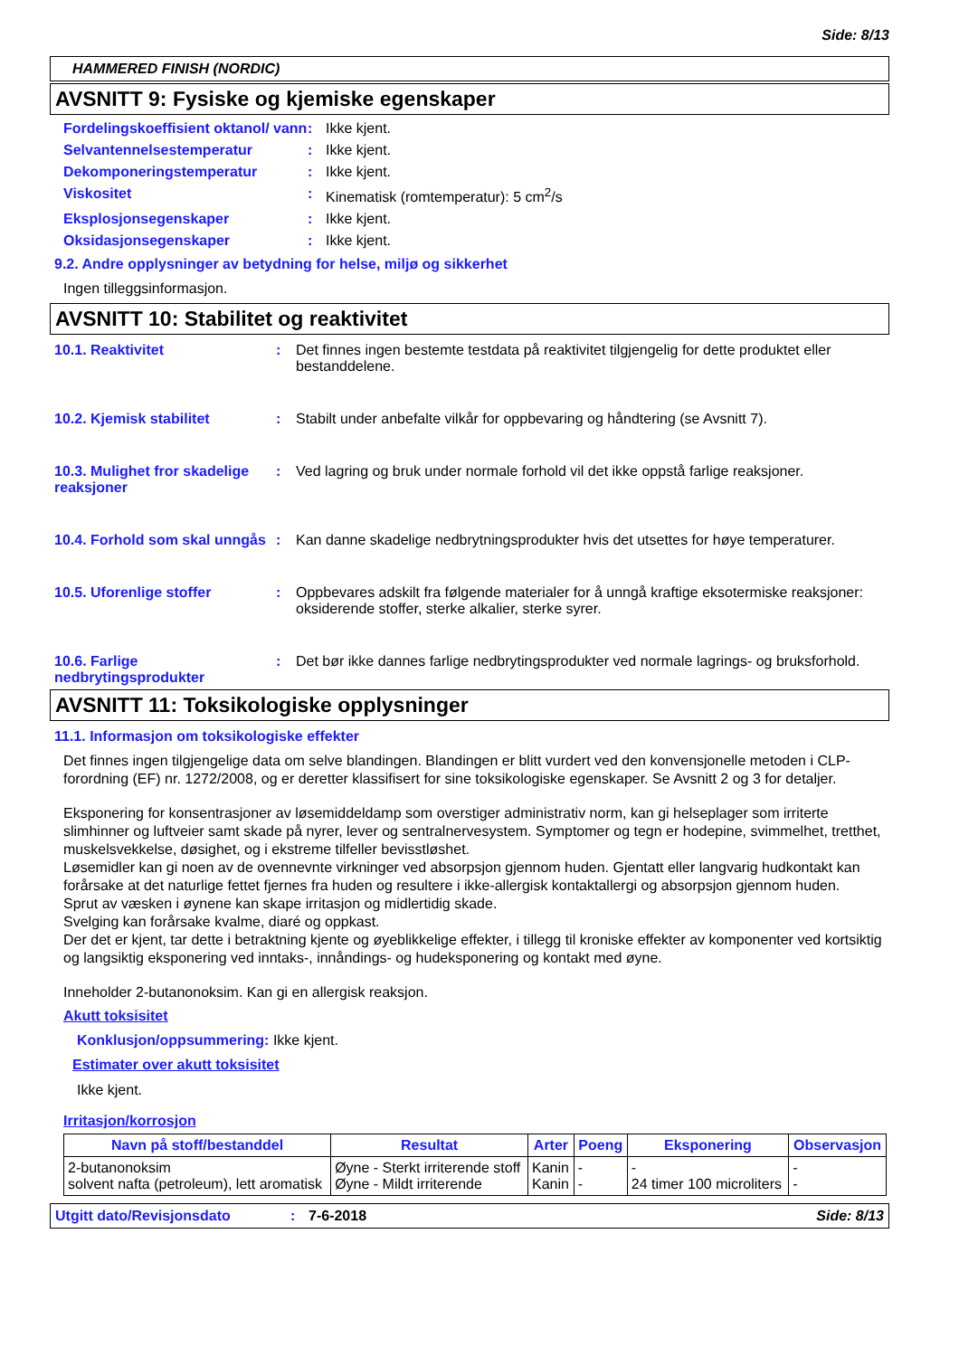Side: 8/13
HAMMERED FINISH (NORDIC)
AVSNITT 9: Fysiske og kjemiske egenskaper
Fordelingskoeffisient oktanol/ vann: Ikke kjent.
Selvantennelsestemperatur: Ikke kjent.
Dekomponeringstemperatur: Ikke kjent.
Viskositet: Kinematisk (romtemperatur): 5 cm<sup>2</sup>/s
Eksplosjonsegenskaper: Ikke kjent.
Oksidasjonsegenskaper: Ikke kjent.
9.2. Andre opplysninger av betydning for helse, miljø og sikkerhet
Ingen tilleggsinformasjon.
AVSNITT 10: Stabilitet og reaktivitet
10.1. Reaktivitet: Det finnes ingen bestemte testdata på reaktivitet tilgjengelig for dette produktet eller bestanddelene.
10.2. Kjemisk stabilitet: Stabilt under anbefalte vilkår for oppbevaring og håndtering (se Avsnitt 7).
10.3. Mulighet fror skadelige reaksjoner: Ved lagring og bruk under normale forhold vil det ikke oppstå farlige reaksjoner.
10.4. Forhold som skal unngås: Kan danne skadelige nedbrytningsprodukter hvis det utsettes for høye temperaturer.
10.5. Uforenlige stoffer: Oppbevares adskilt fra følgende materialer for å unngå kraftige eksotermiske reaksjoner: oksiderende stoffer, sterke alkalier, sterke syrer.
10.6. Farlige nedbrytingsprodukter: Det bør ikke dannes farlige nedbrytingsprodukter ved normale lagrings- og bruksforhold.
AVSNITT 11: Toksikologiske opplysninger
11.1. Informasjon om toksikologiske effekter
Det finnes ingen tilgjengelige data om selve blandingen. Blandingen er blitt vurdert ved den konvensjonelle metoden i CLP-forordning (EF) nr. 1272/2008, og er deretter klassifisert for sine toksikologiske egenskaper. Se Avsnitt 2 og 3 for detaljer.
Eksponering for konsentrasjoner av løsemiddeldamp som overstiger administrativ norm, kan gi helseplager som irriterte slimhinner og luftveier samt skade på nyrer, lever og sentralnervesystem. Symptomer og tegn er hodepine, svimmelhet, tretthet, muskelsvekkelse, døsighet, og i ekstreme tilfeller bevisstløshet.
Løsemidler kan gi noen av de ovennevnte virkninger ved absorpsjon gjennom huden. Gjentatt eller langvarig hudkontakt kan forårsake at det naturlige fettet fjernes fra huden og resultere i ikke-allergisk kontaktallergi og absorpsjon gjennom huden.
Sprut av væsken i øynene kan skape irritasjon og midlertidig skade.
Svelging kan forårsake kvalme, diaré og oppkast.
Der det er kjent, tar dette i betraktning kjente og øyeblikkelige effekter, i tillegg til kroniske effekter av komponenter ved kortsiktig og langsiktig eksponering ved inntaks-, innåndings- og hudeksponering og kontakt med øyne.
Inneholder 2-butanonoksim. Kan gi en allergisk reaksjon.
Akutt toksisitet
Konklusjon/oppsummering: Ikke kjent.
Estimater over akutt toksisitet
Ikke kjent.
Irritasjon/korrosjon
| Navn på stoff/bestanddel | Resultat | Arter | Poeng | Eksponering | Observasjon |
| --- | --- | --- | --- | --- | --- |
| 2-butanonoksim solvent nafta (petroleum), lett aromatisk | Øyne - Sterkt irriterende stoff Øyne - Mildt irriterende | Kanin Kanin | - - | - 24 timer 100 microliters | - - |
Utgitt dato/Revisjonsdato: 7-6-2018 Side: 8/13